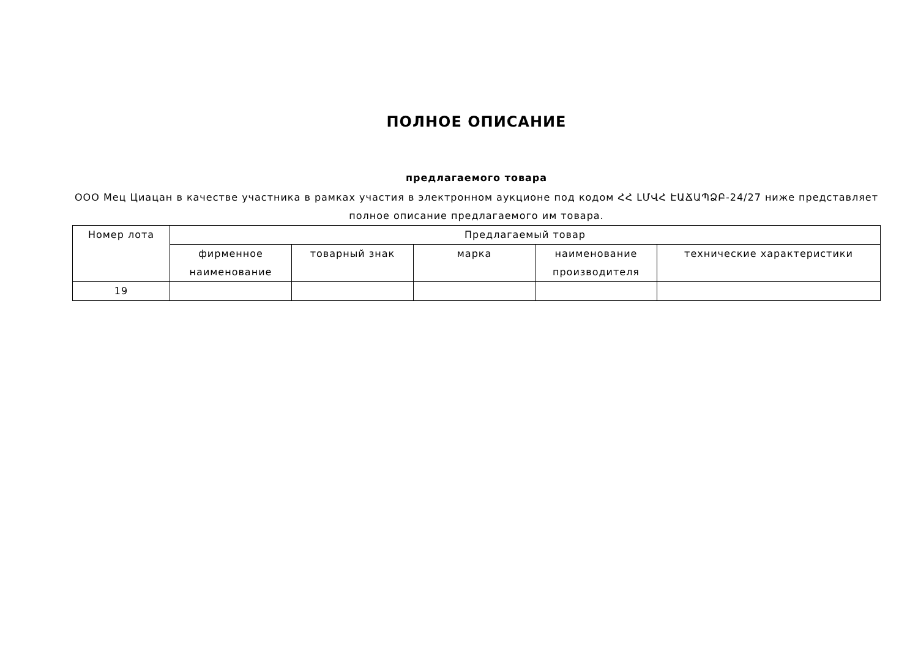ПОЛНОЕ ОПИСАНИЕ
предлагаемого товара
ООО Мец Циацан в качестве участника в рамках участия в электронном аукционе под кодом ՀՀ ԼՄՎՀ ԷԱՃԱՊՁԲ-24/27 ниже представляет полное описание предлагаемого им товара.
| Номер лота | Предлагаемый товар | | | | |
| --- | --- | --- | --- | --- | --- |
| | фирменное наименование | товарный знак | марка | наименование производителя | технические характеристики |
| 19 | | | | | |